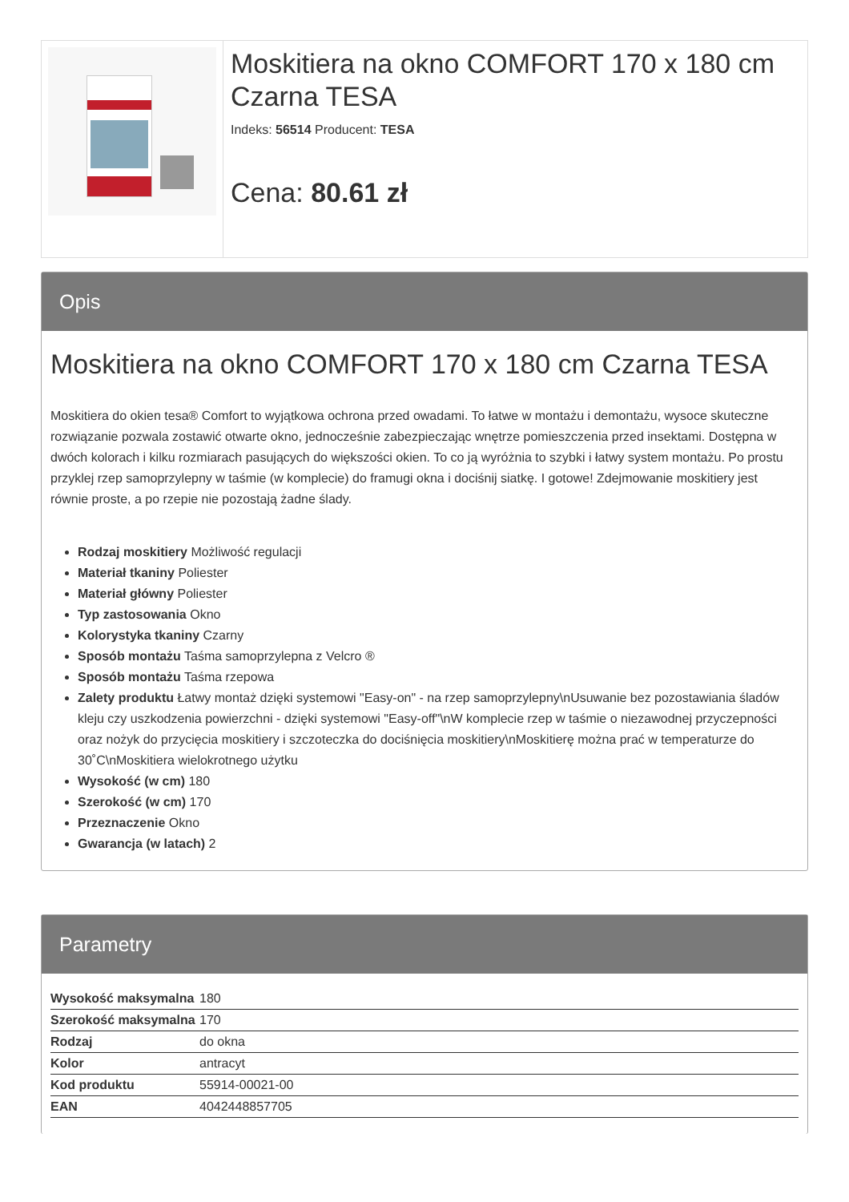Moskitiera na okno COMFORT 170 x 180 cm Czarna TESA
Indeks: 56514 Producent: TESA
Cena: 80.61 zł
Opis
Moskitiera na okno COMFORT 170 x 180 cm Czarna TESA
Moskitiera do okien tesa® Comfort to wyjątkowa ochrona przed owadami. To łatwe w montażu i demontażu, wysoce skuteczne rozwiązanie pozwala zostawić otwarte okno, jednocześnie zabezpieczając wnętrze pomieszczenia przed insektami. Dostępna w dwóch kolorach i kilku rozmiarach pasujących do większości okien. To co ją wyróżnia to szybki i łatwy system montażu. Po prostu przyklej rzep samoprzylepny w taśmie (w komplecie) do framugi okna i dociśnij siatkę. I gotowe! Zdejmowanie moskitiery jest równie proste, a po rzepie nie pozostają żadne ślady.
Rodzaj moskitiery Możliwość regulacji
Materiał tkaniny Poliester
Materiał główny Poliester
Typ zastosowania Okno
Kolorystyka tkaniny Czarny
Sposób montażu Taśma samoprzylepna z Velcro ®
Sposób montażu Taśma rzepowa
Zalety produktu Łatwy montaż dzięki systemowi "Easy-on" - na rzep samoprzylepny\nUsuwanie bez pozostawiania śladów kleju czy uszkodzenia powierzchni - dzięki systemowi "Easy-off"\nW komplecie rzep w taśmie o niezawodnej przyczepności oraz nożyk do przycięcia moskitiery i szczoteczka do dociśnięcia moskitiery\nMoskitierę można prać w temperaturze do 30˚C\nMoskitiera wielokrotnego użytku
Wysokość (w cm) 180
Szerokość (w cm) 170
Przeznaczenie Okno
Gwarancja (w latach) 2
Parametry
| Wysokość maksymalna | 180 |
| Szerokość maksymalna | 170 |
| Rodzaj | do okna |
| Kolor | antracyt |
| Kod produktu | 55914-00021-00 |
| EAN | 4042448857705 |